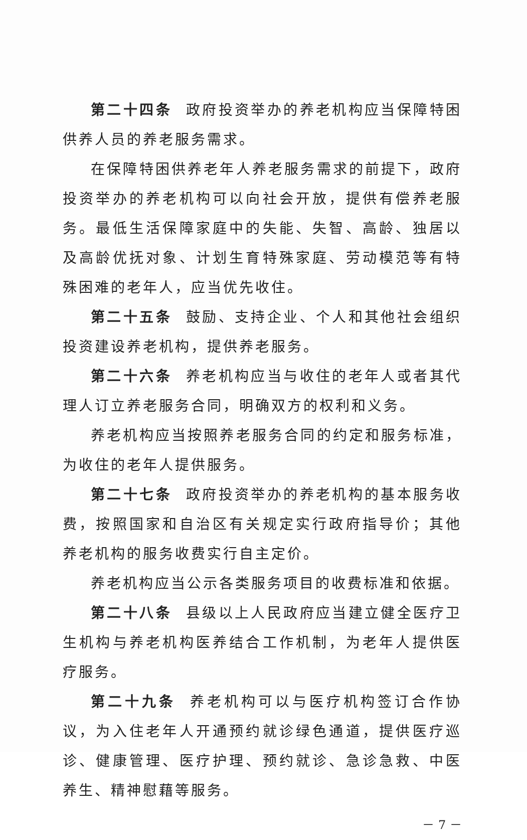第二十四条 政府投资举办的养老机构应当保障特困供养人员的养老服务需求。
在保障特困供养老年人养老服务需求的前提下，政府投资举办的养老机构可以向社会开放，提供有偿养老服务。最低生活保障家庭中的失能、失智、高龄、独居以及高龄优抚对象、计划生育特殊家庭、劳动模范等有特殊困难的老年人，应当优先收住。
第二十五条 鼓励、支持企业、个人和其他社会组织投资建设养老机构，提供养老服务。
第二十六条 养老机构应当与收住的老年人或者其代理人订立养老服务合同，明确双方的权利和义务。
养老机构应当按照养老服务合同的约定和服务标准，为收住的老年人提供服务。
第二十七条 政府投资举办的养老机构的基本服务收费，按照国家和自治区有关规定实行政府指导价；其他养老机构的服务收费实行自主定价。
养老机构应当公示各类服务项目的收费标准和依据。
第二十八条 县级以上人民政府应当建立健全医疗卫生机构与养老机构医养结合工作机制，为老年人提供医疗服务。
第二十九条 养老机构可以与医疗机构签订合作协议，为入住老年人开通预约就诊绿色通道，提供医疗巡诊、健康管理、医疗护理、预约就诊、急诊急救、中医养生、精神慰藉等服务。
－ 7 －